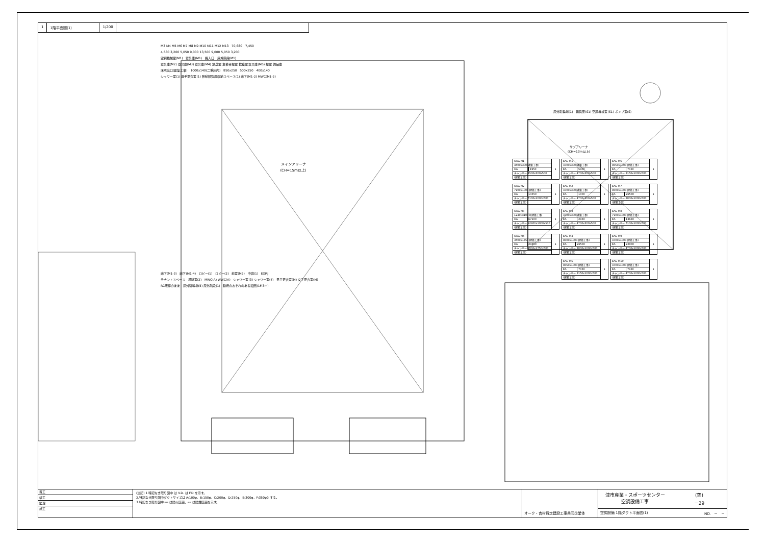1 1階平面図(1) 1/200
M3 M4 M5 M6 M7 M8 M9 M10 M11 M12 M13 70,680 7,450
4,680 3,200 5,050 9,000 13,500 9,000 5,050 3,200
空調機械室(M1) 器具庫(M1) 搬入口 屋外階段(M1)
器具庫(M2) 器具庫(M3) 器具庫(M4) 放送室 主催者控室 救護室 器具庫(M5) 控室 備品庫
床吹出口(建築工事) 1000x140(二重床内) 850x250 500x250 400x140
シャワー室(1) 選手更衣室(1) 移動観覧席収納スペース(1) 廊下(M1-2) MWC(M1-2)
メインアリーナ
(CH=15m以上)
廊下(M1-3) 廊下(M1-4) ロビー(1) ロビー(2) 前室(M2) 中庭(1) EXP.J
テナントスペース 風除室(2) MWC(A) WWC(A) シャワー室(3) シャワー室(4) 男子更衣室(M) 女子更衣室(M)
RC既存のまま 屋外駐輪場(5) 屋外階段(1) 延焼のおそれのある範囲(1F:3m)
屋外駐輪場(1) 器具庫(S1) 空調機械室(S1) ポンプ室(S)
サブアリーナ
(CH=13m以上)
| OAG M1 | | 1 |
| 4500x300(建築工事) | | |
| OA | 1950 | |
| チャンバー 4500x300x500 | | |
| (建築工事) | | |
| EAG M1 | | 1 |
| 4700x300(建築工事) | | |
| EA | 5900 | |
| チャンバー 4700x300x500 | | |
| (建築工事) | | |
| EAG M6 | | 1 |
| 8050x1000(建築工事) | | |
| EA | 7050 | |
| チャンバー 3150x1000x500 | | |
| (建築工事) | | |
| OAG M2 | | 1 |
| 7100x1000(建築工事) | | |
| OA | 13550 | |
| チャンバー 7100x1000x500 | | |
| (建築工事) | | |
| EAG M2 | | 1 |
| 4700x300(建築工事) | | |
| EA | 1000 | |
| チャンバー 4700x300x500 | | |
| (建築工事) | | |
| EAG M7 | | 1 |
| 8000x1000(建築工事) | | |
| EA | 26500 | |
| チャンバー 8000x1000x500 | | |
| (建築工事) | | |
| OAG M3 | | 1 |
| 12400x1000(建築工事) | | |
| OA | 67100 | |
| チャンバー 12400x1000x500 | | |
| (建築工事) | | |
| EAG M3 | | 1 |
| 4700x300(建築工事) | | |
| EA | 2950 | |
| チャンバー 4700x300x500 | | |
| (建築工事) | | |
| EAG M8 | | 1 |
| 7100x1000(建築工事) | | |
| EA | 13650 | |
| チャンバー 7100x1000x500 | | |
| (建築工事) | | |
| OAG M4 | | 1 |
| 3500x1750(建築工事) | | |
| OA | 29850 | |
| チャンバー 3500x1750x500 | | |
| (建築工事) | | |
| EAG M4 | | 1 |
| 8000x1000(建築工事) | | |
| EA | 26500 | |
| チャンバー 8000x1000x500 | | |
| (建築工事) | | |
| EAG M9 | | 1 |
| 4700x1000(建築工事) | | |
| EA | 22000 | |
| チャンバー 4700x1000x500 | | |
| (建築工事) | | |
| EAG M5 | | 1 |
| 8050x1000(建築工事) | | |
| EA | 7050 | |
| チャンバー 3150x1000x500 | | |
| (建築工事) | | |
| EAG M10 | | 1 |
| 4700x1000(建築工事) | | |
| EA | 7950 | |
| チャンバー 4700x1000x500 | | |
| (建築工事) | | |
着工
竣工
監理
施工
(注記) 1.特記なき限り図中 は V.D. は F.D を示す。
2.特記なき限り図中ダクトサイズは A:100φ、B:150φ、C:200φ、D:250φ、E:300φ、F:350φとする。
3.特記なき限り図中 ━━ は防火区画、┅┅ は防煙区画を示す。
オーク・吉村特定建設工事共同企業体
津市産業・スポーツセンター
空調設備工事
(空)
－29
空調設備 1階ダクト平面図(1) NO. － －